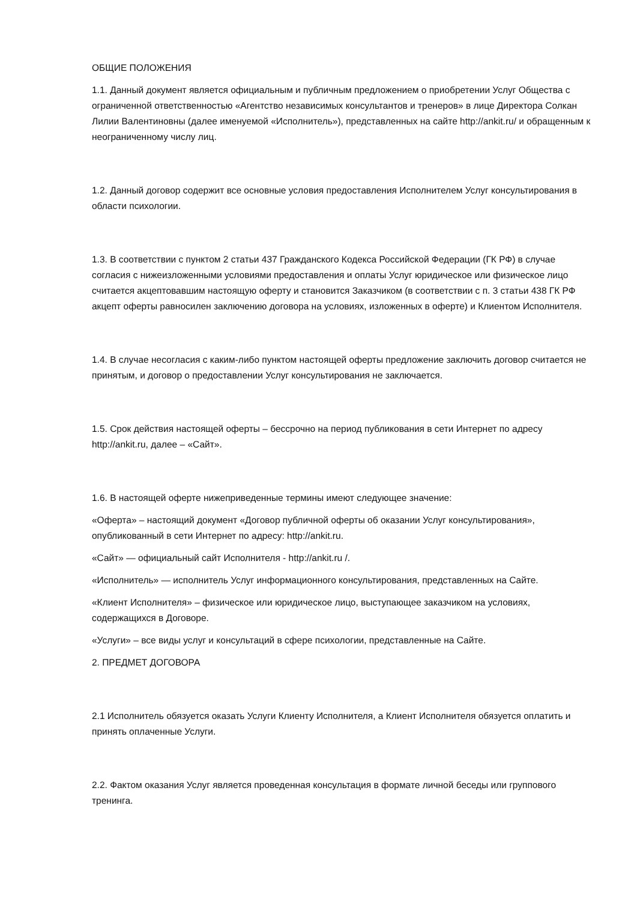ОБЩИЕ ПОЛОЖЕНИЯ
1.1. Данный документ является официальным и публичным предложением о приобретении Услуг Общества с ограниченной ответственностью «Агентство независимых консультантов и тренеров» в лице Директора Солкан Лилии Валентиновны (далее именуемой «Исполнитель»), представленных на сайте http://ankit.ru/ и обращенным к неограниченному числу лиц.
1.2. Данный договор содержит все основные условия предоставления Исполнителем Услуг консультирования в области психологии.
1.3. В соответствии с пунктом 2 статьи 437 Гражданского Кодекса Российской Федерации (ГК РФ) в случае согласия с нижеизложенными условиями предоставления и оплаты Услуг юридическое или физическое лицо считается акцептовавшим настоящую оферту и становится Заказчиком (в соответствии с п. 3 статьи 438 ГК РФ акцепт оферты равносилен заключению договора на условиях, изложенных в оферте) и Клиентом Исполнителя.
1.4. В случае несогласия с каким-либо пунктом настоящей оферты предложение заключить договор считается не принятым, и договор о предоставлении Услуг консультирования не заключается.
1.5. Срок действия настоящей оферты – бессрочно на период публикования в сети Интернет по адресу http://ankit.ru, далее – «Сайт».
1.6. В настоящей оферте нижеприведенные термины имеют следующее значение:
«Оферта» – настоящий документ «Договор публичной оферты об оказании Услуг консультирования», опубликованный в сети Интернет по адресу: http://ankit.ru.
«Сайт» — официальный сайт Исполнителя - http://ankit.ru /.
«Исполнитель» — исполнитель Услуг информационного консультирования, представленных на Сайте.
«Клиент Исполнителя» – физическое или юридическое лицо, выступающее заказчиком на условиях, содержащихся в Договоре.
«Услуги» – все виды услуг и консультаций в сфере психологии, представленные на Сайте.
2. ПРЕДМЕТ ДОГОВОРА
2.1 Исполнитель обязуется оказать Услуги Клиенту Исполнителя, а Клиент Исполнителя обязуется оплатить и принять оплаченные Услуги.
2.2. Фактом оказания Услуг является проведенная консультация в формате личной беседы или группового тренинга.